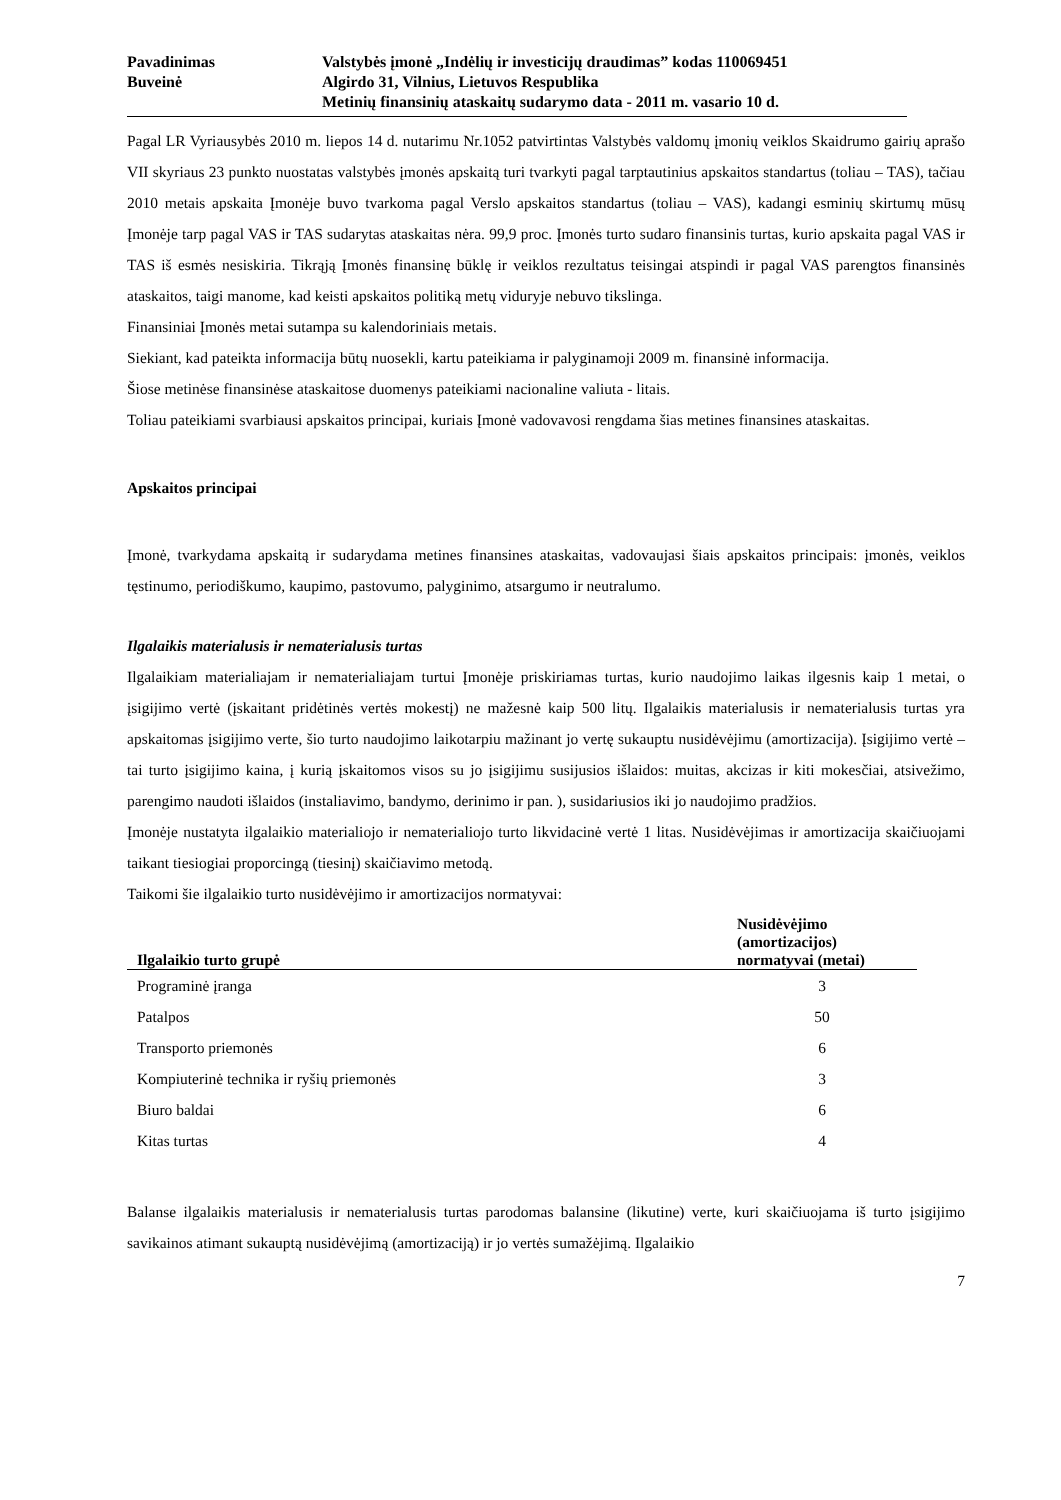Pavadinimas
Buveinė
Valstybės įmonė „Indėlių ir investicijų draudimas” kodas 110069451
Algirdo 31, Vilnius, Lietuvos Respublika
Metinių finansinių ataskaitų sudarymo data - 2011 m. vasario 10 d.
Pagal LR Vyriausybės 2010 m. liepos 14 d. nutarimu Nr.1052 patvirtintas Valstybės valdomų įmonių veiklos Skaidrumo gairių aprašo VII skyriaus 23 punkto nuostatas valstybės įmonės apskaitą turi tvarkyti pagal tarptautinius apskaitos standartus (toliau – TAS), tačiau 2010 metais apskaita Įmonėje buvo tvarkoma pagal Verslo apskaitos standartus (toliau – VAS), kadangi esminių skirtumų mūsų Įmonėje tarp pagal VAS ir TAS sudarytas ataskaitas nėra. 99,9 proc. Įmonės turto sudaro finansinis turtas, kurio apskaita pagal VAS ir TAS iš esmės nesiskiria. Tikrąją Įmonės finansinę būklę ir veiklos rezultatus teisingai atspindi ir pagal VAS parengtos finansinės ataskaitos, taigi manome, kad keisti apskaitos politiką metų viduryje nebuvo tikslinga.
Finansiniai Įmonės metai sutampa su kalendoriniais metais.
Siekiant, kad pateikta informacija būtų nuosekli, kartu pateikiama ir palyginamoji 2009 m. finansinė informacija.
Šiose metinėse finansinėse ataskaitose duomenys pateikiami nacionaline valiuta - litais.
Toliau pateikiami svarbiausi apskaitos principai, kuriais Įmonė vadovavosi rengdama šias metines finansines ataskaitas.
Apskaitos principai
Įmonė, tvarkydama apskaitą ir sudarydama metines finansines ataskaitas, vadovaujasi šiais apskaitos principais: įmonės, veiklos tęstinumo, periodiškumo, kaupimo, pastovumo, palyginimo, atsargumo ir neutralumo.
Ilgalaikis materialusis ir nematerialusis turtas
Ilgalaikiam materialiajam ir nematerialiajam turtui Įmonėje priskiriamas turtas, kurio naudojimo laikas ilgesnis kaip 1 metai, o įsigijimo vertė (įskaitant pridėtinės vertės mokestį) ne mažesnė kaip 500 litų. Ilgalaikis materialusis ir nematerialusis turtas yra apskaitomas įsigijimo verte, šio turto naudojimo laikotarpiu mažinant jo vertę sukauptu nusidėvėjimu (amortizacija). Įsigijimo vertė – tai turto įsigijimo kaina, į kurią įskaitomos visos su jo įsigijimu susijusios išlaidos: muitas, akcizas ir kiti mokesčiai, atsivežimo, parengimo naudoti išlaidos (instaliavimo, bandymo, derinimo ir pan. ), susidariusios iki jo naudojimo pradžios.
Įmonėje nustatyta ilgalaikio materialiojo ir nematerialiojo turto likvidacinė vertė 1 litas. Nusidėvėjimas ir amortizacija skaičiuojami taikant tiesiogiai proporcingą (tiesinį) skaičiavimo metodą.
Taikomi šie ilgalaikio turto nusidėvėjimo ir amortizacijos normatyvai:
| Ilgalaikio turto grupė | Nusidėvėjimo (amortizacijos) normatyvai (metai) |
| --- | --- |
| Programinė įranga | 3 |
| Patalpos | 50 |
| Transporto priemonės | 6 |
| Kompiuterinė technika ir ryšių priemonės | 3 |
| Biuro baldai | 6 |
| Kitas turtas | 4 |
Balanse ilgalaikis materialusis ir nematerialusis turtas parodomas balansine (likutine) verte, kuri skaičiuojama iš turto įsigijimo savikainos atimant sukauptą nusidėvėjimą (amortizaciją) ir jo vertės sumažėjimą. Ilgalaikio
7